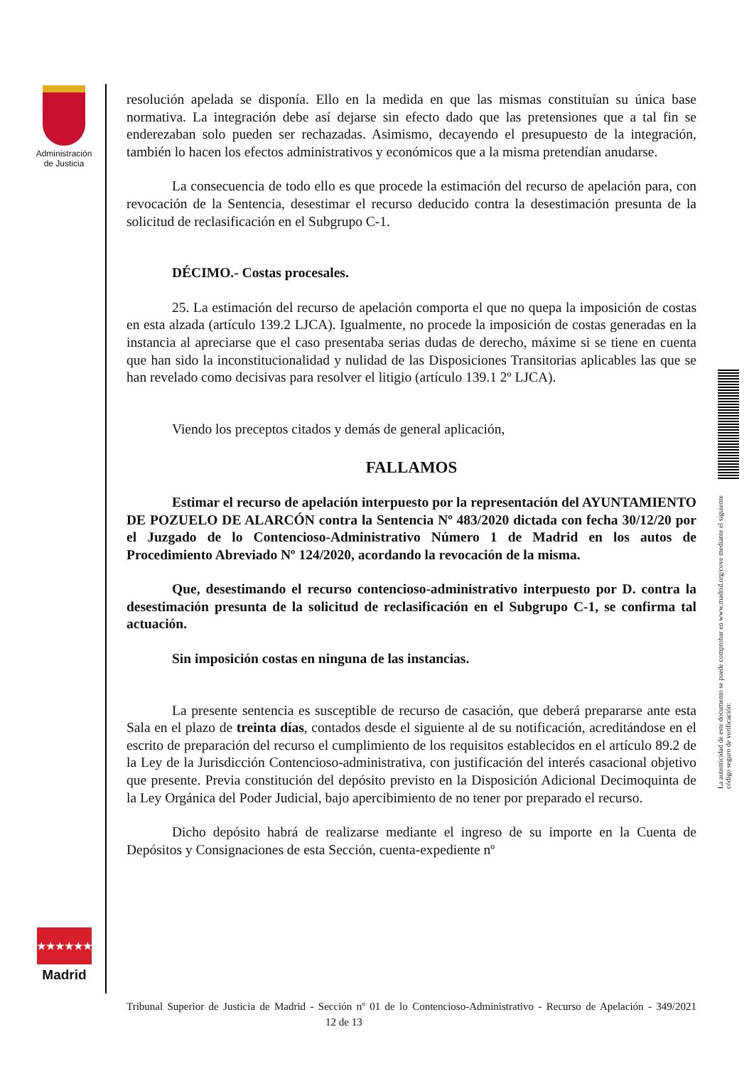Administración de Justicia
resolución apelada se disponía. Ello en la medida en que las mismas constituían su única base normativa. La integración debe así dejarse sin efecto dado que las pretensiones que a tal fin se enderezaban solo pueden ser rechazadas. Asimismo, decayendo el presupuesto de la integración, también lo hacen los efectos administrativos y económicos que a la misma pretendían anudarse.
La consecuencia de todo ello es que procede la estimación del recurso de apelación para, con revocación de la Sentencia, desestimar el recurso deducido contra la desestimación presunta de la solicitud de reclasificación en el Subgrupo C-1.
DÉCIMO.- Costas procesales.
25. La estimación del recurso de apelación comporta el que no quepa la imposición de costas en esta alzada (artículo 139.2 LJCA). Igualmente, no procede la imposición de costas generadas en la instancia al apreciarse que el caso presentaba serias dudas de derecho, máxime si se tiene en cuenta que han sido la inconstitucionalidad y nulidad de las Disposiciones Transitorias aplicables las que se han revelado como decisivas para resolver el litigio (artículo 139.1 2º LJCA).
Viendo los preceptos citados y demás de general aplicación,
FALLAMOS
Estimar el recurso de apelación interpuesto por la representación del AYUNTAMIENTO DE POZUELO DE ALARCÓN contra la Sentencia Nº 483/2020 dictada con fecha 30/12/20 por el Juzgado de lo Contencioso-Administrativo Número 1 de Madrid en los autos de Procedimiento Abreviado Nº 124/2020, acordando la revocación de la misma.
Que, desestimando el recurso contencioso-administrativo interpuesto por D. contra la desestimación presunta de la solicitud de reclasificación en el Subgrupo C-1, se confirma tal actuación.
Sin imposición costas en ninguna de las instancias.
La presente sentencia es susceptible de recurso de casación, que deberá prepararse ante esta Sala en el plazo de treinta días, contados desde el siguiente al de su notificación, acreditándose en el escrito de preparación del recurso el cumplimiento de los requisitos establecidos en el artículo 89.2 de la Ley de la Jurisdicción Contencioso-administrativa, con justificación del interés casacional objetivo que presente. Previa constitución del depósito previsto en la Disposición Adicional Decimoquinta de la Ley Orgánica del Poder Judicial, bajo apercibimiento de no tener por preparado el recurso.
Dicho depósito habrá de realizarse mediante el ingreso de su importe en la Cuenta de Depósitos y Consignaciones de esta Sección, cuenta-expediente nº
★★★★★★★
Madrid
La autenticidad de este documento se puede comprobar en www.madrid.org/cove mediante el siguiente código seguro de verificación:
Tribunal Superior de Justicia de Madrid - Sección nº 01 de lo Contencioso-Administrativo - Recurso de Apelación - 349/2021 12 de 13